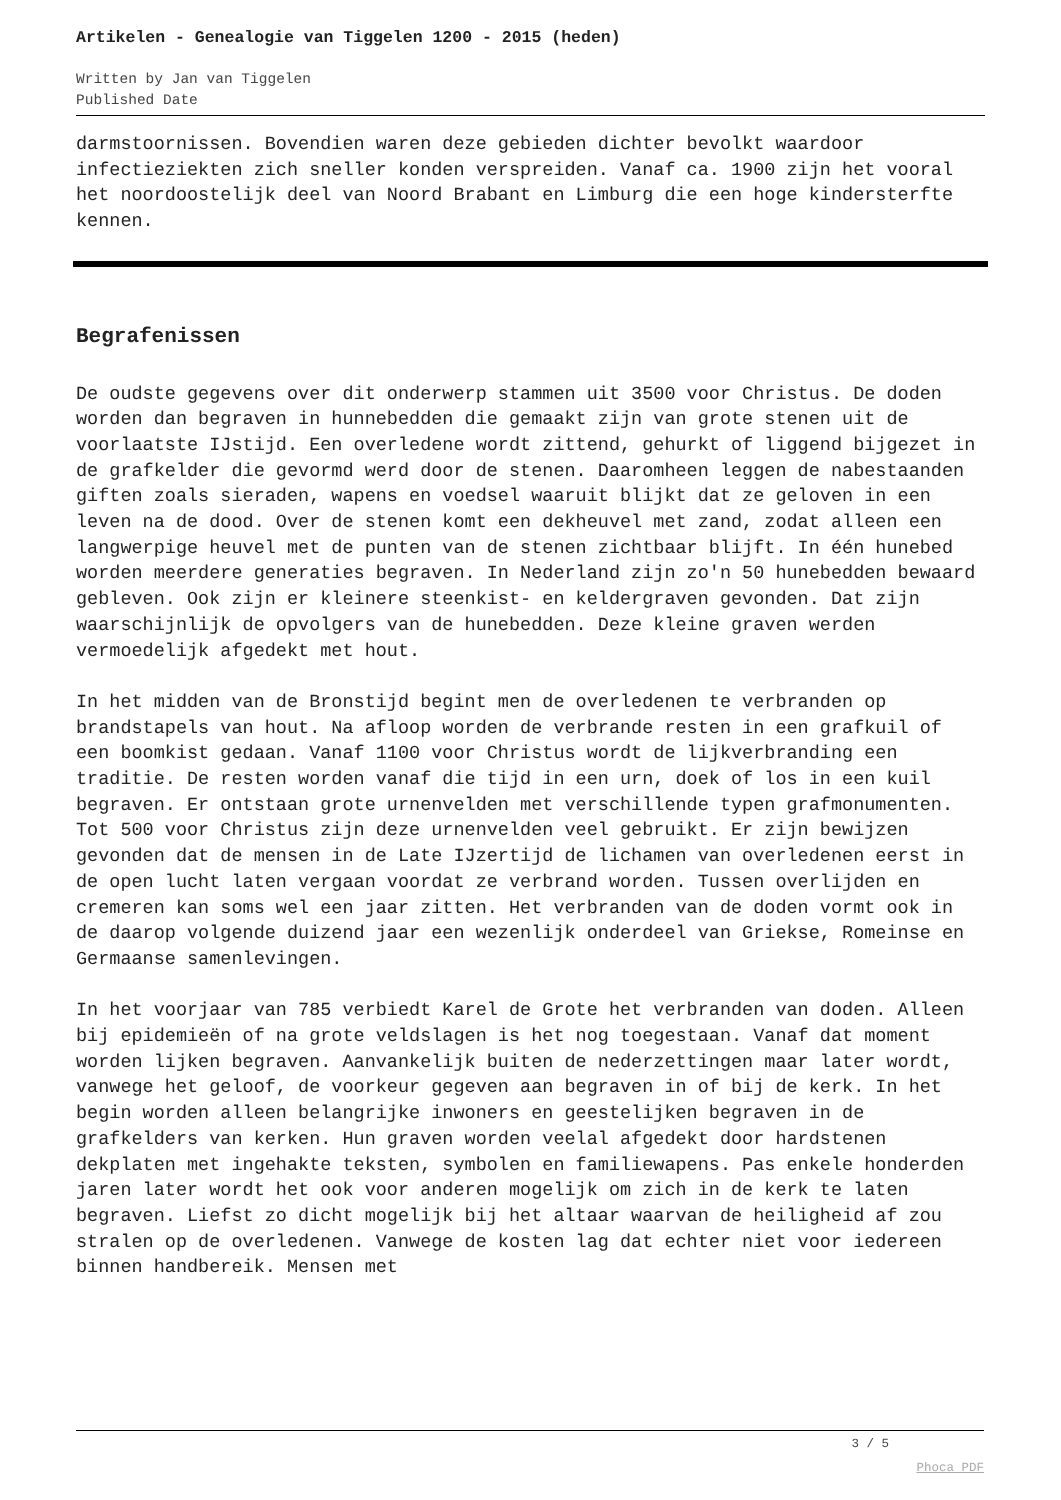Artikelen - Genealogie van Tiggelen 1200 - 2015 (heden)
Written by Jan van Tiggelen
Published Date
darmstoornissen. Bovendien waren deze gebieden dichter bevolkt waardoor infectieziekten zich sneller konden verspreiden. Vanaf ca. 1900 zijn het vooral het noordoostelijk deel van Noord Brabant en Limburg die een hoge kindersterfte kennen.
Begrafenissen
De oudste gegevens over dit onderwerp stammen uit 3500 voor Christus. De doden worden dan begraven in hunnebedden die gemaakt zijn van grote stenen uit de voorlaatste IJstijd. Een overledene wordt zittend, gehurkt of liggend bijgezet in de grafkelder die gevormd werd door de stenen. Daaromheen leggen de nabestaanden giften zoals sieraden, wapens en voedsel waaruit blijkt dat ze geloven in een leven na de dood. Over de stenen komt een dekheuvel met zand, zodat alleen een langwerpige heuvel met de punten van de stenen zichtbaar blijft. In één hunebed worden meerdere generaties begraven. In Nederland zijn zo'n 50 hunebedden bewaard gebleven. Ook zijn er kleinere steenkist- en keldergraven gevonden. Dat zijn waarschijnlijk de opvolgers van de hunebedden. Deze kleine graven werden vermoedelijk afgedekt met hout.
In het midden van de Bronstijd begint men de overledenen te verbranden op brandstapels van hout. Na afloop worden de verbrande resten in een grafkuil of een boomkist gedaan. Vanaf 1100 voor Christus wordt de lijkverbranding een traditie. De resten worden vanaf die tijd in een urn, doek of los in een kuil begraven. Er ontstaan grote urnenvelden met verschillende typen grafmonumenten. Tot 500 voor Christus zijn deze urnenvelden veel gebruikt. Er zijn bewijzen gevonden dat de mensen in de Late IJzertijd de lichamen van overledenen eerst in de open lucht laten vergaan voordat ze verbrand worden. Tussen overlijden en cremeren kan soms wel een jaar zitten. Het verbranden van de doden vormt ook in de daarop volgende duizend jaar een wezenlijk onderdeel van Griekse, Romeinse en Germaanse samenlevingen.
In het voorjaar van 785 verbiedt Karel de Grote het verbranden van doden. Alleen bij epidemieën of na grote veldslagen is het nog toegestaan. Vanaf dat moment worden lijken begraven. Aanvankelijk buiten de nederzettingen maar later wordt, vanwege het geloof, de voorkeur gegeven aan begraven in of bij de kerk. In het begin worden alleen belangrijke inwoners en geestelijken begraven in de grafkelders van kerken. Hun graven worden veelal afgedekt door hardstenen dekplaten met ingehakte teksten, symbolen en familiewapens. Pas enkele honderden jaren later wordt het ook voor anderen mogelijk om zich in de kerk te laten begraven. Liefst zo dicht mogelijk bij het altaar waarvan de heiligheid af zou stralen op de overledenen. Vanwege de kosten lag dat echter niet voor iedereen binnen handbereik. Mensen met
3 / 5
Phoca PDF